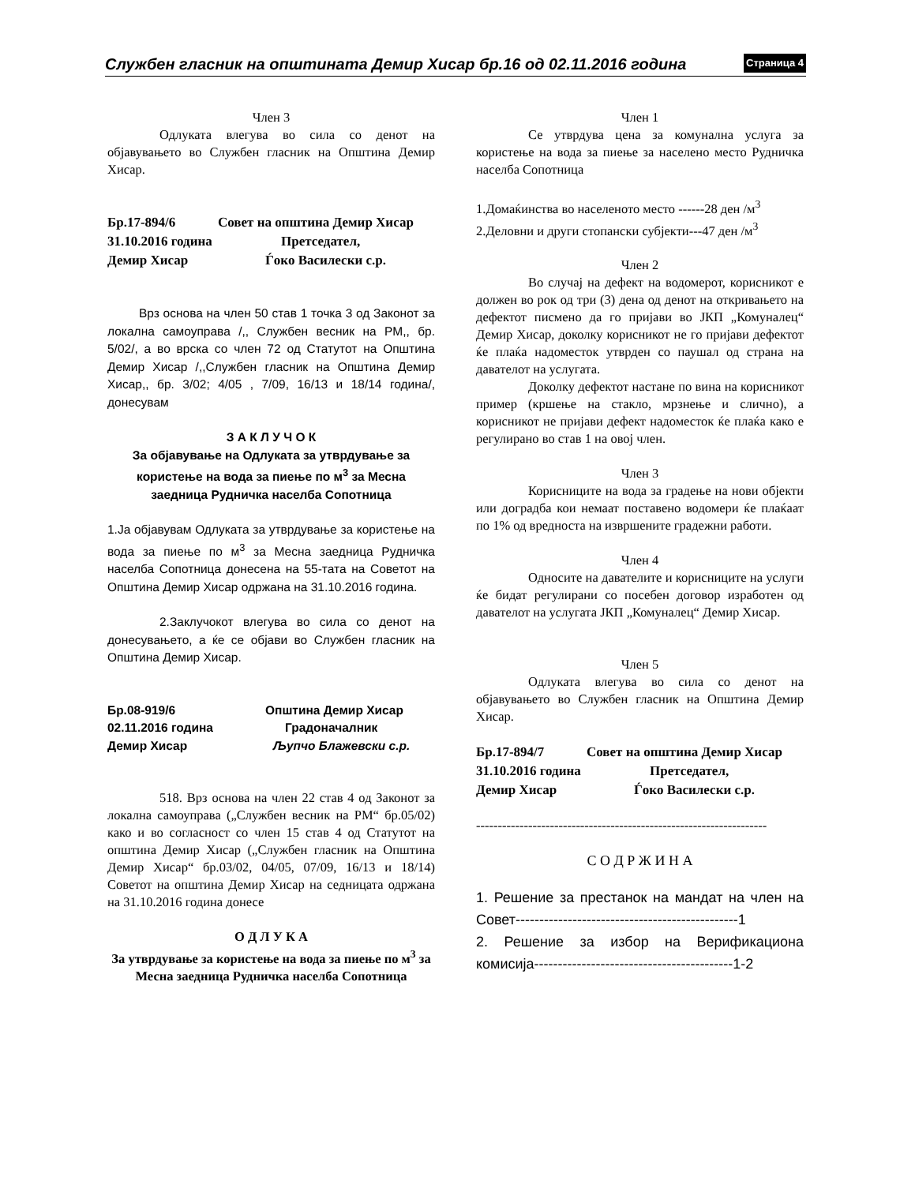Службен гласник на општината Демир Хисар бр.16 од 02.11.2016 година Страница 4
Член 3
Одлуката влегува во сила со денот на објавувањето во Службен гласник на Општина Демир Хисар.
Бр.17-894/6 Совет на општина Демир Хисар 31.10.2016 година Претседател, Демир Хисар Ѓоко Василески с.р.
Врз основа на член 50 став 1 точка 3 од Законот за локална самоуправа /,, Службен весник на РМ,, бр. 5/02/, а во врска со член 72 од Статутот на Општина Демир Хисар /,,Службен гласник на Општина Демир Хисар,, бр. 3/02; 4/05 , 7/09, 16/13 и 18/14 година/, донесувам
З А К Л У Ч О К
За објавување на Одлуката за утврдување за користење на вода за пиење по м<sup>3</sup> за Месна заедница Рудничка населба Сопотница
1.Ја објавувам Одлуката за утврдување за користење на вода за пиење по м<sup>3</sup> за Месна заедница Рудничка населба Сопотница донесена на 55-тата на Советот на Општина Демир Хисар одржана на 31.10.2016 година.
2.Заклучокот влегува во сила со денот на донесувањето, а ќе се објави во Службен гласник на Општина Демир Хисар.
Бр.08-919/6 Општина Демир Хисар 02.11.2016 година Градоначалник Демир Хисар Љупчо Блажевски с.р.
518. Врз основа на член 22 став 4 од Законот за локална самоуправа („Службен весник на РМ“ бр.05/02) како и во согласност со член 15 став 4 од Статутот на општина Демир Хисар („Службен гласник на Општина Демир Хисар“ бр.03/02, 04/05, 07/09, 16/13 и 18/14) Советот на општина Демир Хисар на седницата одржана на 31.10.2016 година донесе
О Д Л У К А
За утврдување за користење на вода за пиење по м<sup>3</sup> за Месна заедница Рудничка населба Сопотница
Член 1
Се утврдува цена за комунална услуга за користење на вода за пиење за населено место Рудничка населба Сопотница
1.Домаќинства во населеното место ------28 ден /м<sup>3</sup>
2.Деловни и други стопански субјекти---47 ден /м<sup>3</sup>
Член 2
Во случај на дефект на водомерот, корисникот е должен во рок од три (3) дена од денот на откривањето на дефектот писмено да го пријави во ЈКП „Комуналец“ Демир Хисар, доколку корисникот не го пријави дефектот ќе плаќа надоместок утврден со паушал од страна на давателот на услугата.
Доколку дефектот настане по вина на корисникот пример (кршење на стакло, мрзнење и слично), а корисникот не пријави дефект надоместок ќе плаќа како е регулирано во став 1 на овој член.
Член 3
Корисниците на вода за градење на нови објекти или доградба кои немаат поставено водомери ќе плаќаат по 1% од вредноста на извршените градежни работи.
Член 4
Односите на давателите и корисниците на услуги ќе бидат регулирани со посебен договор изработен од давателот на услугата ЈКП „Комуналец“ Демир Хисар.
Член 5
Одлуката влегува во сила со денот на објавувањето во Службен гласник на Општина Демир Хисар.
Бр.17-894/7 Совет на општина Демир Хисар 31.10.2016 година Претседател, Демир Хисар Ѓоко Василески с.р.
-------------------------------------------------------------------
С О Д Р Ж И Н А
1. Решение за престанок на мандат на член на Совет-----------------------------------------------1
2. Решение за избор на Верификациона комисија------------------------------------------1-2